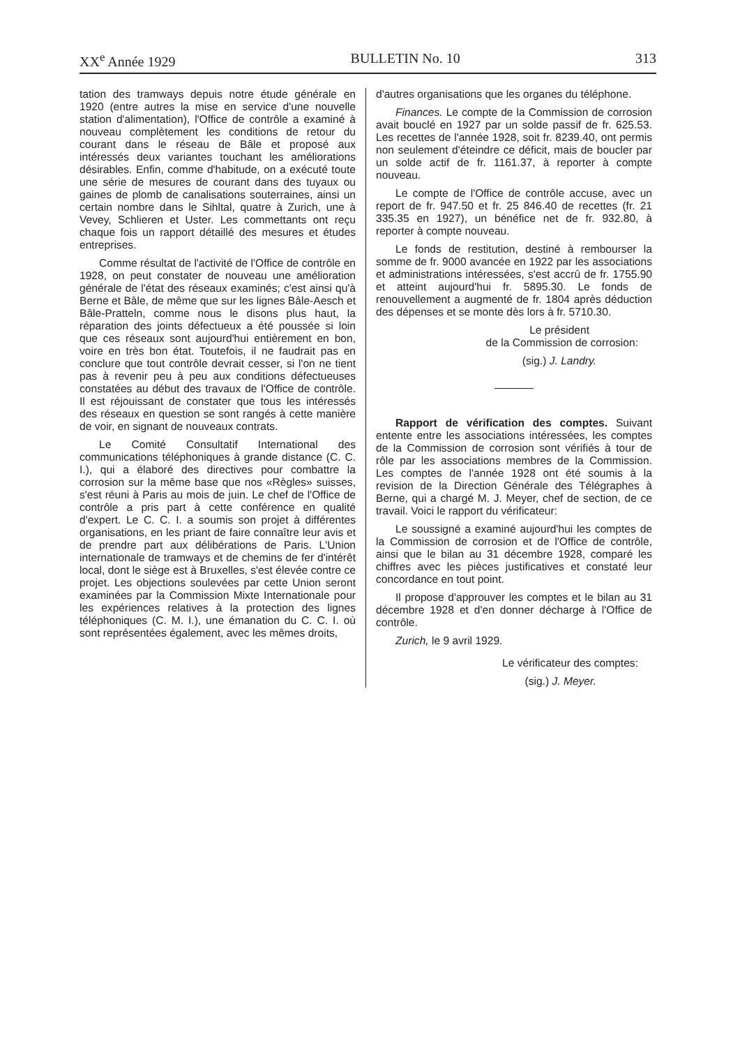XX<sup>e</sup> Année 1929 BULLETIN No. 10 313
tation des tramways depuis notre étude générale en 1920 (entre autres la mise en service d'une nouvelle station d'alimentation), l'Office de contrôle a examiné à nouveau complètement les conditions de retour du courant dans le réseau de Bâle et proposé aux intéressés deux variantes touchant les améliorations désirables. Enfin, comme d'habitude, on a exécuté toute une série de mesures de courant dans des tuyaux ou gaines de plomb de canalisations souterraines, ainsi un certain nombre dans le Sihltal, quatre à Zurich, une à Vevey, Schlieren et Uster. Les commettants ont reçu chaque fois un rapport détaillé des mesures et études entreprises.
Comme résultat de l'activité de l'Office de contrôle en 1928, on peut constater de nouveau une amélioration générale de l'état des réseaux examinés; c'est ainsi qu'à Berne et Bâle, de même que sur les lignes Bâle-Aesch et Bâle-Pratteln, comme nous le disons plus haut, la réparation des joints défectueux a été poussée si loin que ces réseaux sont aujourd'hui entièrement en bon, voire en très bon état. Toutefois, il ne faudrait pas en conclure que tout contrôle devrait cesser, si l'on ne tient pas à revenir peu à peu aux conditions défectueuses constatées au début des travaux de l'Office de contrôle. Il est réjouissant de constater que tous les intéressés des réseaux en question se sont rangés à cette manière de voir, en signant de nouveaux contrats.
Le Comité Consultatif International des communications téléphoniques à grande distance (C. C. I.), qui a élaboré des directives pour combattre la corrosion sur la même base que nos «Règles» suisses, s'est réuni à Paris au mois de juin. Le chef de l'Office de contrôle a pris part à cette conférence en qualité d'expert. Le C. C. I. a soumis son projet à différentes organisations, en les priant de faire connaître leur avis et de prendre part aux délibérations de Paris. L'Union internationale de tramways et de chemins de fer d'intérêt local, dont le siège est à Bruxelles, s'est élevée contre ce projet. Les objections soulevées par cette Union seront examinées par la Commission Mixte Internationale pour les expériences relatives à la protection des lignes téléphoniques (C. M. I.), une émanation du C. C. I. où sont représentées également, avec les mêmes droits,
d'autres organisations que les organes du téléphone.
Finances. Le compte de la Commission de corrosion avait bouclé en 1927 par un solde passif de fr. 625.53. Les recettes de l'année 1928, soit fr. 8239.40, ont permis non seulement d'éteindre ce déficit, mais de boucler par un solde actif de fr. 1161.37, à reporter à compte nouveau.
Le compte de l'Office de contrôle accuse, avec un report de fr. 947.50 et fr. 25 846.40 de recettes (fr. 21 335.35 en 1927), un bénéfice net de fr. 932.80, à reporter à compte nouveau.
Le fonds de restitution, destiné à rembourser la somme de fr. 9000 avancée en 1922 par les associations et administrations intéressées, s'est accrû de fr. 1755.90 et atteint aujourd'hui fr. 5895.30. Le fonds de renouvellement a augmenté de fr. 1804 après déduction des dépenses et se monte dès lors à fr. 5710.30.
Le président
de la Commission de corrosion:
(sig.) J. Landry.
Rapport de vérification des comptes. Suivant entente entre les associations intéressées, les comptes de la Commission de corrosion sont vérifiés à tour de rôle par les associations membres de la Commission. Les comptes de l'année 1928 ont été soumis à la revision de la Direction Générale des Télégraphes à Berne, qui a chargé M. J. Meyer, chef de section, de ce travail. Voici le rapport du vérificateur:
Le soussigné a examiné aujourd'hui les comptes de la Commission de corrosion et de l'Office de contrôle, ainsi que le bilan au 31 décembre 1928, comparé les chiffres avec les pièces justificatives et constaté leur concordance en tout point.
Il propose d'approuver les comptes et le bilan au 31 décembre 1928 et d'en donner décharge à l'Office de contrôle.
Zurich, le 9 avril 1929.
Le vérificateur des comptes:
(sig.) J. Meyer.